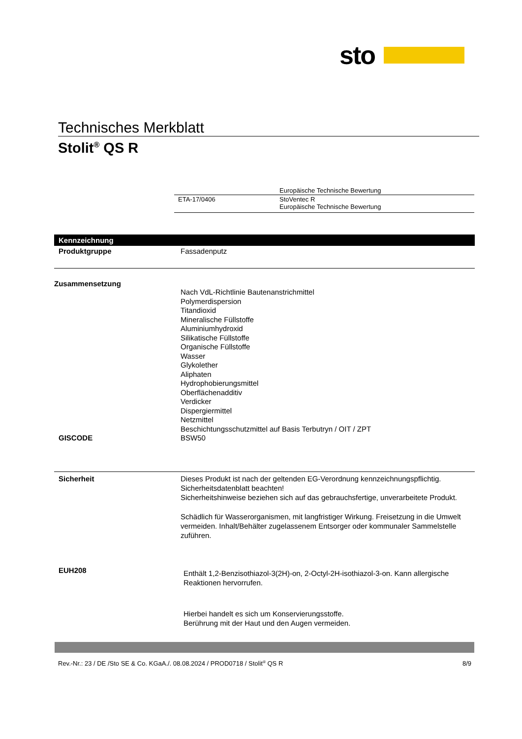sto
Technisches Merkblatt
Stolit<sup>®</sup> QS R
| | Europäische Technische Bewertung |
| ETA-17/0406 | StoVentec R Europäische Technische Bewertung |
Kennzeichnung
Produktgruppe Fassadenputz
Zusammensetzung
Nach VdL-Richtlinie Bautenanstrichmittel
Polymerdispersion
Titandioxid
Mineralische Füllstoffe
Aluminiumhydroxid
Silikatische Füllstoffe
Organische Füllstoffe
Wasser
Glykolether
Aliphaten
Hydrophobierungsmittel
Oberflächenadditiv
Verdicker
Dispergiermittel
Netzmittel
Beschichtungsschutzmittel auf Basis Terbutryn / OIT / ZPT
GISCODE BSW50
Sicherheit Dieses Produkt ist nach der geltenden EG-Verordnung kennzeichnungspflichtig.
Sicherheitsdatenblatt beachten!
Sicherheitshinweise beziehen sich auf das gebrauchsfertige, unverarbeitete Produkt.
Schädlich für Wasserorganismen, mit langfristiger Wirkung. Freisetzung in die Umwelt vermeiden. Inhalt/Behälter zugelassenem Entsorger oder kommunaler Sammelstelle zuführen.
EUH208
Enthält 1,2-Benzisothiazol-3(2H)-on, 2-Octyl-2H-isothiazol-3-on. Kann allergische Reaktionen hervorrufen.
Hierbei handelt es sich um Konservierungsstoffe.
Berührung mit der Haut und den Augen vermeiden.
Rev.-Nr.: 23 / DE /Sto SE & Co. KGaA./. 08.08.2024 / PROD0718 / Stolit<sup>®</sup> QS R 8/9